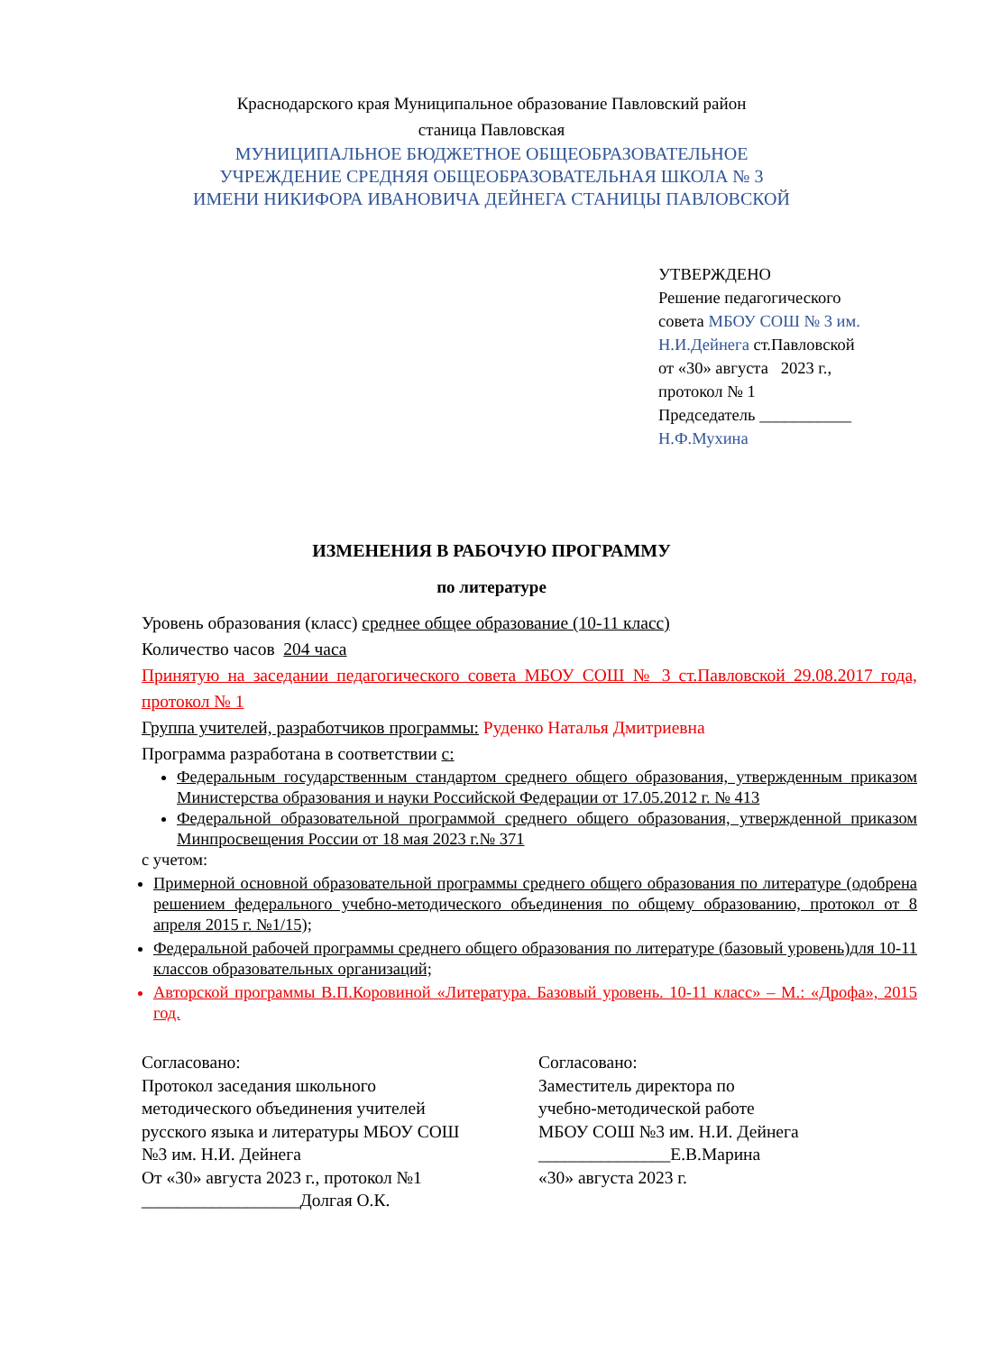Краснодарского края Муниципальное образование Павловский район
станица Павловская
МУНИЦИПАЛЬНОЕ БЮДЖЕТНОЕ ОБЩЕОБРАЗОВАТЕЛЬНОЕ
УЧРЕЖДЕНИЕ СРЕДНЯЯ ОБЩЕОБРАЗОВАТЕЛЬНАЯ ШКОЛА № 3
ИМЕНИ НИКИФОРА ИВАНОВИЧА ДЕЙНЕГА СТАНИЦЫ ПАВЛОВСКОЙ
УТВЕРЖДЕНО
Решение педагогического
совета МБОУ СОШ № 3 им.
Н.И.Дейнега ст.Павловской
от «30» августа 2023 г.,
протокол № 1
Председатель ___________
Н.Ф.Мухина
ИЗМЕНЕНИЯ В РАБОЧУЮ ПРОГРАММУ
по литературе
Уровень образования (класс) среднее общее образование (10-11 класс)
Количество часов 204 часа
Принятую на заседании педагогического совета МБОУ СОШ № 3 ст.Павловской 29.08.2017 года, протокол № 1
Группа учителей, разработчиков программы: Руденко Наталья Дмитриевна
Программа разработана в соответствии с:
Федеральным государственным стандартом среднего общего образования, утвержденным приказом Министерства образования и науки Российской Федерации от 17.05.2012 г. № 413
Федеральной образовательной программой среднего общего образования, утвержденной приказом Минпросвещения России от 18 мая 2023 г.№ 371
с учетом:
Примерной основной образовательной программы среднего общего образования по литературе (одобрена решением федерального учебно-методического объединения по общему образованию, протокол от 8 апреля 2015 г. №1/15);
Федеральной рабочей программы среднего общего образования по литературе (базовый уровень)для 10-11 классов образовательных организаций;
Авторской программы В.П.Коровиной «Литература. Базовый уровень. 10-11 класс» – М.: «Дрофа», 2015 год.
Согласовано:
Протокол заседания школьного
методического объединения учителей
русского языка и литературы МБОУ СОШ
№3 им. Н.И. Дейнега
От «30» августа 2023 г., протокол №1
__________________Долгая О.К.
Согласовано:
Заместитель директора по
учебно-методической работе
МБОУ СОШ №3 им. Н.И. Дейнега
_______________Е.В.Марина
«30» августа 2023 г.